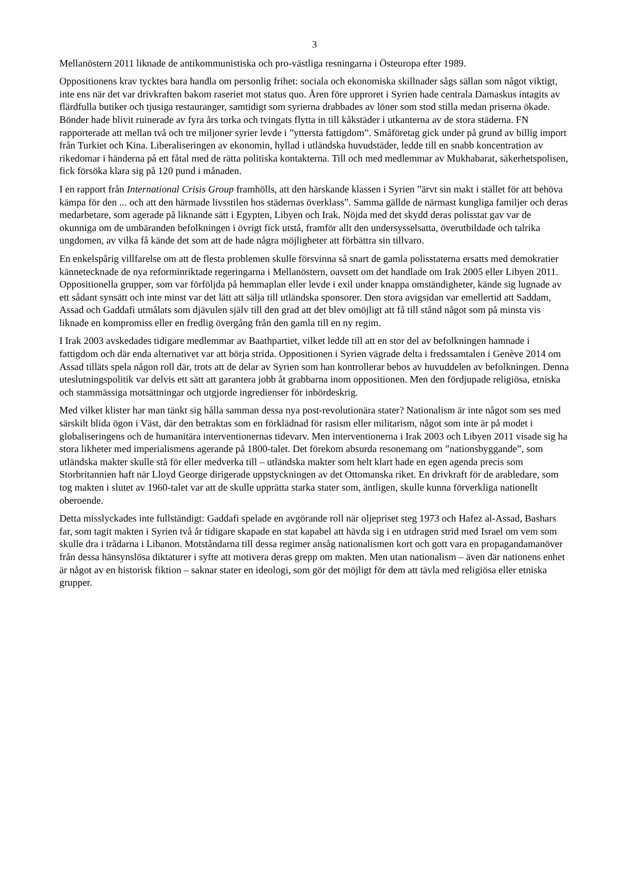3
Mellanöstern 2011 liknade de antikommunistiska och pro-västliga resningarna i Östeuropa efter 1989.
Oppositionens krav tycktes bara handla om personlig frihet: sociala och ekonomiska skillnader sågs sällan som något viktigt, inte ens när det var drivkraften bakom raseriet mot status quo. Åren före upproret i Syrien hade centrala Damaskus intagits av flärdfulla butiker och tjusiga restauranger, samtidigt som syrierna drabbades av löner som stod stilla medan priserna ökade. Bönder hade blivit ruinerade av fyra års torka och tvingats flytta in till kåkstäder i utkanterna av de stora städerna. FN rapporterade att mellan två och tre miljoner syrier levde i ”yttersta fattigdom”. Småföretag gick under på grund av billig import från Turkiet och Kina. Liberaliseringen av ekonomin, hyllad i utländska huvudstäder, ledde till en snabb koncentration av rikedomar i händerna på ett fåtal med de rätta politiska kontakterna. Till och med medlemmar av Mukhabarat, säkerhetspolisen, fick försöka klara sig på 120 pund i månaden.
I en rapport från International Crisis Group framhölls, att den härskande klassen i Syrien ”ärvt sin makt i stället för att behöva kämpa för den ... och att den härmade livsstilen hos städernas överklass”. Samma gällde de närmast kungliga familjer och deras medarbetare, som agerade på liknande sätt i Egypten, Libyen och Irak. Nöjda med det skydd deras polisstat gav var de okunniga om de umbäranden befolkningen i övrigt fick utstå, framför allt den undersysselsatta, överutbildade och talrika ungdomen, av vilka få kände det som att de hade några möjligheter att förbättra sin tillvaro.
En enkelspårig villfarelse om att de flesta problemen skulle försvinna så snart de gamla polisstaterna ersatts med demokratier kännetecknade de nya reforminriktade regeringarna i Mellanöstern, oavsett om det handlade om Irak 2005 eller Libyen 2011. Oppositionella grupper, som var förföljda på hemmaplan eller levde i exil under knappa omständigheter, kände sig lugnade av ett sådant synsätt och inte minst var det lätt att sälja till utländska sponsorer. Den stora avigsidan var emellertid att Saddam, Assad och Gaddafi utmålats som djävulen själv till den grad att det blev omöjligt att få till stånd något som på minsta vis liknade en kompromiss eller en fredlig övergång från den gamla till en ny regim.
I Irak 2003 avskedades tidigare medlemmar av Baathpartiet, vilket ledde till att en stor del av befolkningen hamnade i fattigdom och där enda alternativet var att börja strida. Oppositionen i Syrien vägrade delta i fredssamtalen i Genève 2014 om Assad tilläts spela någon roll där, trots att de delar av Syrien som han kontrollerar bebos av huvuddelen av befolkningen. Denna uteslutningspolitik var delvis ett sätt att garantera jobb åt grabbarna inom oppositionen. Men den fördjupade religiösa, etniska och stammässiga motsättningar och utgjorde ingredienser för inbördeskrig.
Med vilket klister har man tänkt sig hålla samman dessa nya post-revolutionära stater? Nationalism är inte något som ses med särskilt blida ögon i Väst, där den betraktas som en förklädnad för rasism eller militarism, något som inte är på modet i globaliseringens och de humanitära interventionernas tidevarv. Men interventionerna i Irak 2003 och Libyen 2011 visade sig ha stora likheter med imperialismens agerande på 1800-talet. Det förekom absurda resonemang om ”nationsbyggande”, som utländska makter skulle stå för eller medverka till – utländska makter som helt klart hade en egen agenda precis som Storbritannien haft när Lloyd George dirigerade uppstyckningen av det Ottomanska riket. En drivkraft för de arabledare, som tog makten i slutet av 1960-talet var att de skulle upprätta starka stater som, äntligen, skulle kunna förverkliga nationellt oberoende.
Detta misslyckades inte fullständigt: Gaddafi spelade en avgörande roll när oljepriset steg 1973 och Hafez al-Assad, Bashars far, som tagit makten i Syrien två år tidigare skapade en stat kapabel att hävda sig i en utdragen strid med Israel om vem som skulle dra i trådarna i Libanon. Motståndarna till dessa regimer ansåg nationalismen kort och gott vara en propagandamanöver från dessa hänsynslösa diktaturer i syfte att motivera deras grepp om makten. Men utan nationalism – även där nationens enhet är något av en historisk fiktion – saknar stater en ideologi, som gör det möjligt för dem att tävla med religiösa eller etniska grupper.